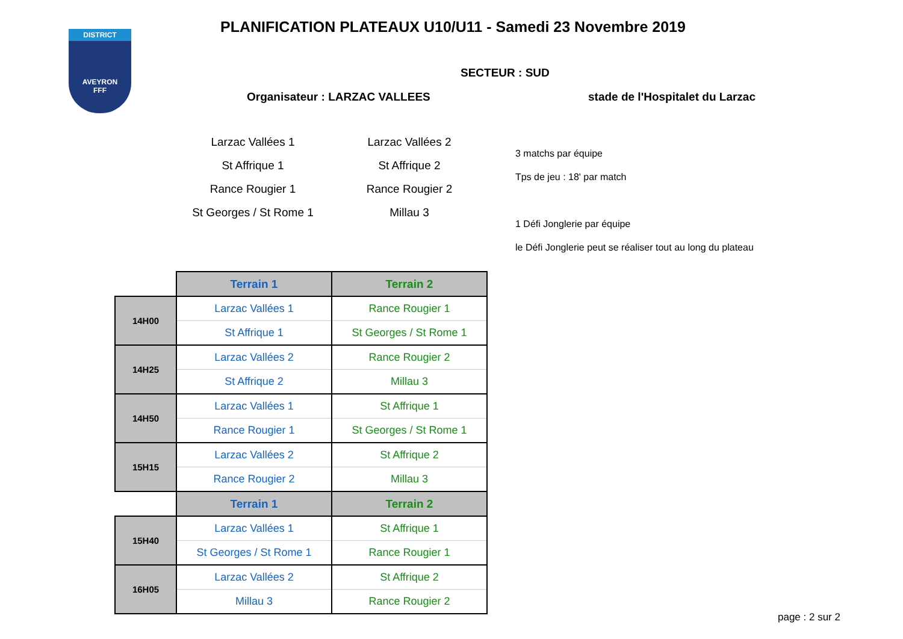DISTRICT
AVEYRON
FFF
PLANIFICATION PLATEAUX U10/U11 - Samedi 23 Novembre 2019
SECTEUR : SUD
Organisateur : LARZAC VALLEES
stade de l'Hospitalet du Larzac
Larzac Vallées 1
Larzac Vallées 2
St Affrique 1
St Affrique 2
Rance Rougier 1
Rance Rougier 2
St Georges / St Rome 1
Millau 3
3 matchs par équipe
Tps de jeu : 18' par match
1 Défi Jonglerie par équipe
le Défi Jonglerie peut se réaliser tout au long du plateau
| | Terrain 1 | Terrain 2 |
| 14H00 | Larzac Vallées 1 | Rance Rougier 1 |
| | St Affrique 1 | St Georges / St Rome 1 |
| 14H25 | Larzac Vallées 2 | Rance Rougier 2 |
| | St Affrique 2 | Millau 3 |
| 14H50 | Larzac Vallées 1 | St Affrique 1 |
| | Rance Rougier 1 | St Georges / St Rome 1 |
| 15H15 | Larzac Vallées 2 | St Affrique 2 |
| | Rance Rougier 2 | Millau 3 |
| | Terrain 1 | Terrain 2 |
| 15H40 | Larzac Vallées 1 | St Affrique 1 |
| | St Georges / St Rome 1 | Rance Rougier 1 |
| 16H05 | Larzac Vallées 2 | St Affrique 2 |
| | Millau 3 | Rance Rougier 2 |
page : 2 sur 2